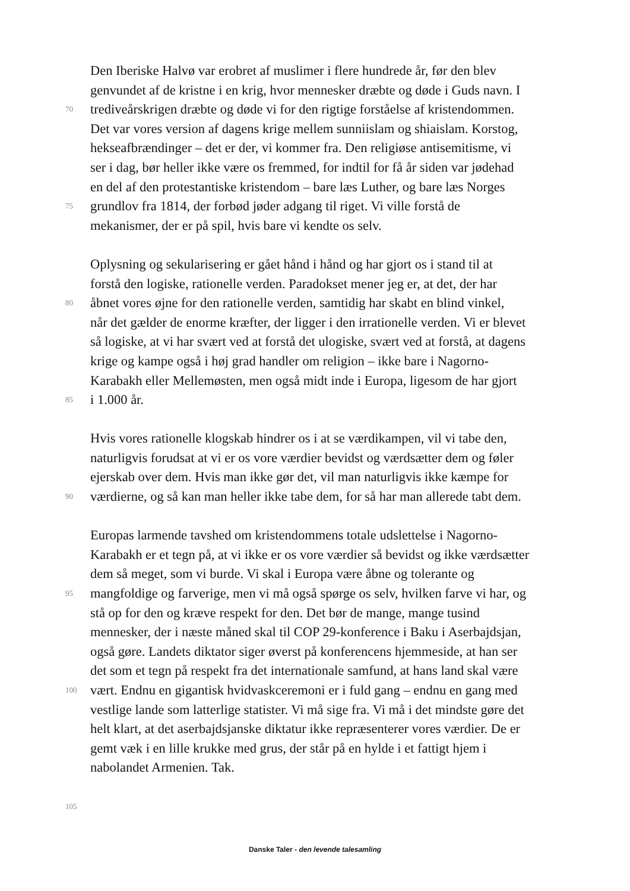Den Iberiske Halvø var erobret af muslimer i flere hundrede år, før den blev
genvundet af de kristne i en krig, hvor mennesker dræbte og døde i Guds navn. I
70 trediveårskrigen dræbte og døde vi for den rigtige forståelse af kristendommen.
Det var vores version af dagens krige mellem sunniislam og shiaislam. Korstog,
hekseafbrændinger – det er der, vi kommer fra. Den religiøse antisemitisme, vi
ser i dag, bør heller ikke være os fremmed, for indtil for få år siden var jødehad
en del af den protestantiske kristendom – bare læs Luther, og bare læs Norges
75 grundlov fra 1814, der forbød jøder adgang til riget. Vi ville forstå de
mekanismer, der er på spil, hvis bare vi kendte os selv.
Oplysning og sekularisering er gået hånd i hånd og har gjort os i stand til at
forstå den logiske, rationelle verden. Paradokset mener jeg er, at det, der har
80 åbnet vores øjne for den rationelle verden, samtidig har skabt en blind vinkel,
når det gælder de enorme kræfter, der ligger i den irrationelle verden. Vi er blevet
så logiske, at vi har svært ved at forstå det ulogiske, svært ved at forstå, at dagens
krige og kampe også i høj grad handler om religion – ikke bare i Nagorno-
Karabakh eller Mellemøsten, men også midt inde i Europa, ligesom de har gjort
85 i 1.000 år.
Hvis vores rationelle klogskab hindrer os i at se værdikampen, vil vi tabe den,
naturligvis forudsat at vi er os vore værdier bevidst og værdsætter dem og føler
ejerskab over dem. Hvis man ikke gør det, vil man naturligvis ikke kæmpe for
90 værdierne, og så kan man heller ikke tabe dem, for så har man allerede tabt dem.
Europas larmende tavshed om kristendommens totale udslettelse i Nagorno-
Karabakh er et tegn på, at vi ikke er os vore værdier så bevidst og ikke værdsætter
dem så meget, som vi burde. Vi skal i Europa være åbne og tolerante og
95 mangfoldige og farverige, men vi må også spørge os selv, hvilken farve vi har, og
stå op for den og kræve respekt for den. Det bør de mange, mange tusind
mennesker, der i næste måned skal til COP 29-konference i Baku i Aserbajdsjan,
også gøre. Landets diktator siger øverst på konferencens hjemmeside, at han ser
det som et tegn på respekt fra det internationale samfund, at hans land skal være
100 vært. Endnu en gigantisk hvidvaskceremoni er i fuld gang – endnu en gang med
vestlige lande som latterlige statister. Vi må sige fra. Vi må i det mindste gøre det
helt klart, at det aserbajdsjanske diktatur ikke repræsenterer vores værdier. De er
gemt væk i en lille krukke med grus, der står på en hylde i et fattigt hjem i
nabolandet Armenien. Tak.
105
Danske Taler - den levende talesamling